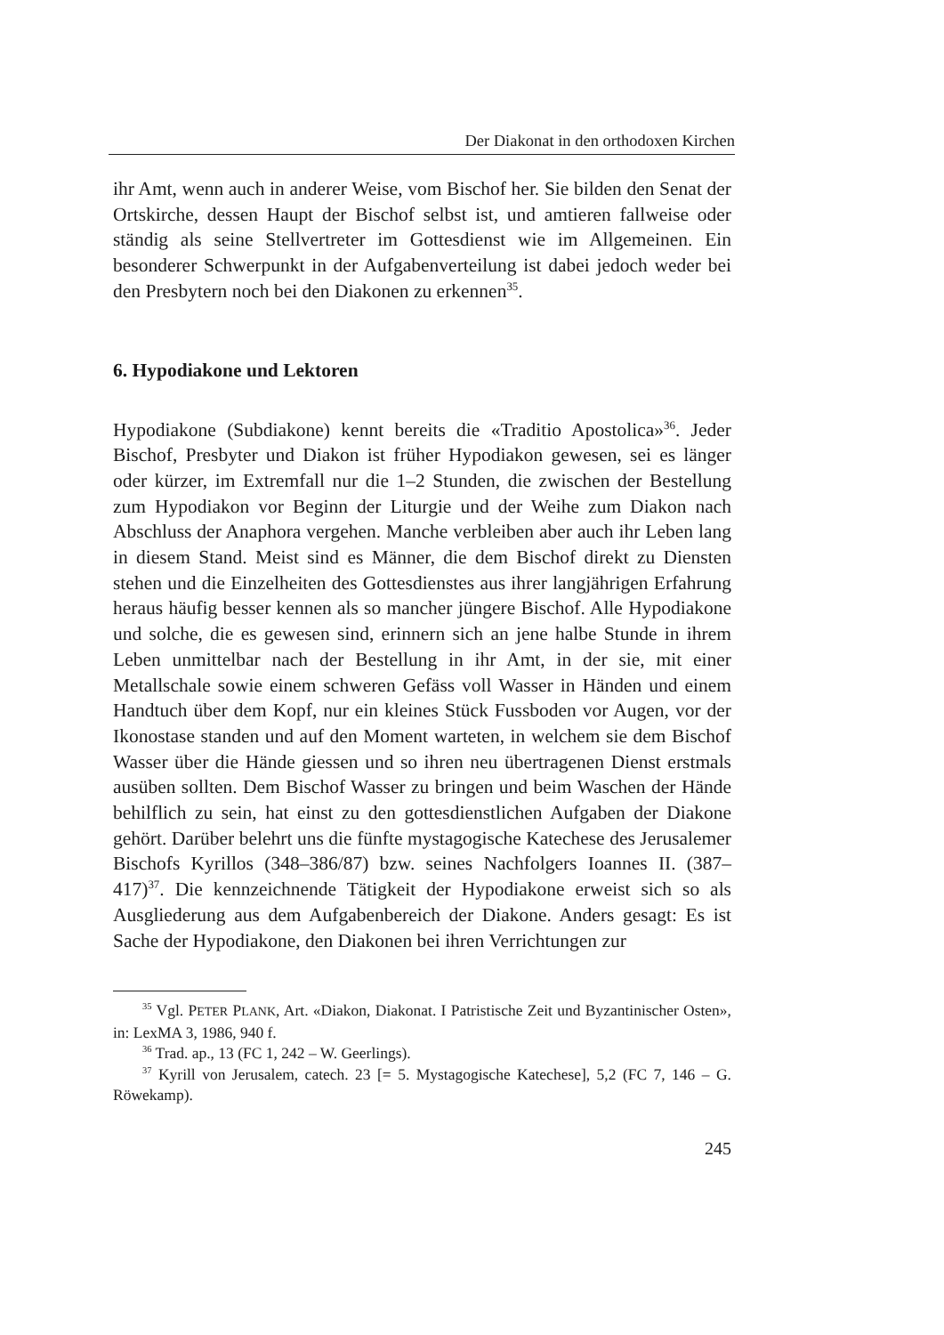Der Diakonat in den orthodoxen Kirchen
ihr Amt, wenn auch in anderer Weise, vom Bischof her. Sie bilden den Senat der Ortskirche, dessen Haupt der Bischof selbst ist, und amtieren fallweise oder ständig als seine Stellvertreter im Gottesdienst wie im Allgemeinen. Ein besonderer Schwerpunkt in der Aufgabenverteilung ist dabei jedoch weder bei den Presbytern noch bei den Diakonen zu erkennen<sup>35</sup>.
6. Hypodiakone und Lektoren
Hypodiakone (Subdiakone) kennt bereits die «Traditio Apostolica»<sup>36</sup>. Jeder Bischof, Presbyter und Diakon ist früher Hypodiakon gewesen, sei es länger oder kürzer, im Extremfall nur die 1–2 Stunden, die zwischen der Bestellung zum Hypodiakon vor Beginn der Liturgie und der Weihe zum Diakon nach Abschluss der Anaphora vergehen. Manche verbleiben aber auch ihr Leben lang in diesem Stand. Meist sind es Männer, die dem Bischof direkt zu Diensten stehen und die Einzelheiten des Gottesdienstes aus ihrer langjährigen Erfahrung heraus häufig besser kennen als so mancher jüngere Bischof. Alle Hypodiakone und solche, die es gewesen sind, erinnern sich an jene halbe Stunde in ihrem Leben unmittelbar nach der Bestellung in ihr Amt, in der sie, mit einer Metallschale sowie einem schweren Gefäss voll Wasser in Händen und einem Handtuch über dem Kopf, nur ein kleines Stück Fussboden vor Augen, vor der Ikonostase standen und auf den Moment warteten, in welchem sie dem Bischof Wasser über die Hände giessen und so ihren neu übertragenen Dienst erstmals ausüben sollten. Dem Bischof Wasser zu bringen und beim Waschen der Hände behilflich zu sein, hat einst zu den gottesdienstlichen Aufgaben der Diakone gehört. Darüber belehrt uns die fünfte mystagogische Katechese des Jerusalemer Bischofs Kyrillos (348–386/87) bzw. seines Nachfolgers Ioannes II. (387–417)<sup>37</sup>. Die kennzeichnende Tätigkeit der Hypodiakone erweist sich so als Ausgliederung aus dem Aufgabenbereich der Diakone. Anders gesagt: Es ist Sache der Hypodiakone, den Diakonen bei ihren Verrichtungen zur
<sup>35</sup> Vgl. PETER PLANK, Art. «Diakon, Diakonat. I Patristische Zeit und Byzantinischer Osten», in: LexMA 3, 1986, 940 f.
<sup>36</sup> Trad. ap., 13 (FC 1, 242 – W. Geerlings).
<sup>37</sup> Kyrill von Jerusalem, catech. 23 [= 5. Mystagogische Katechese], 5,2 (FC 7, 146 – G. Röwekamp).
245